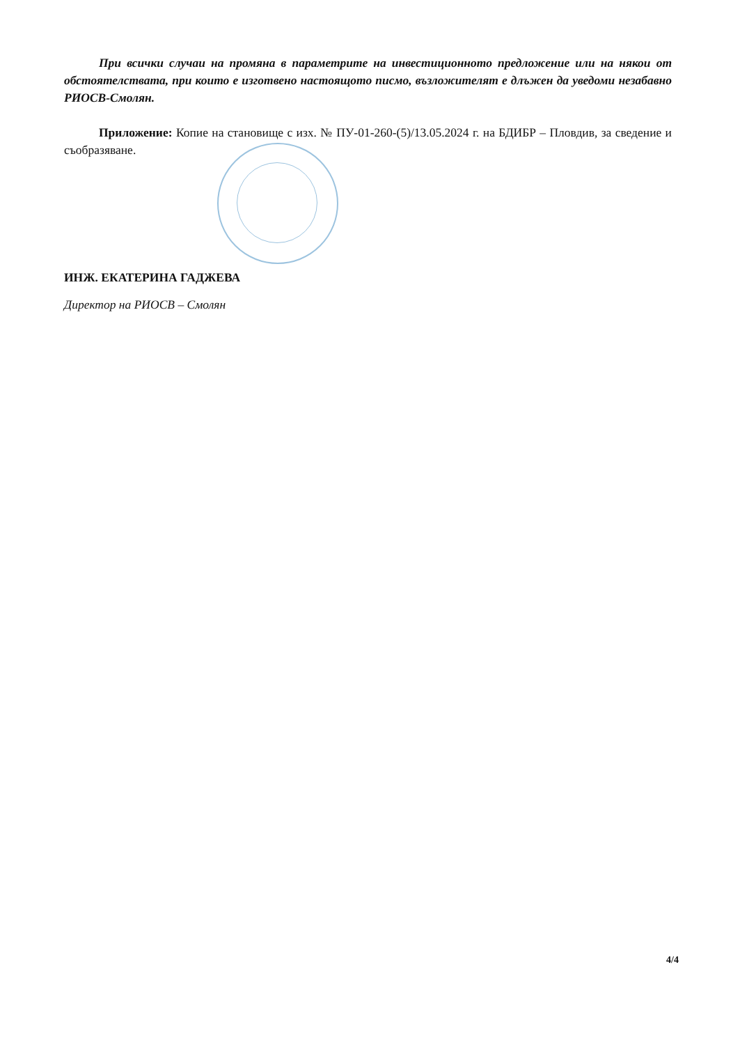При всички случаи на промяна в параметрите на инвестиционното предложение или на някои от обстоятелствата, при които е изготвено настоящото писмо, възложителят е длъжен да уведоми незабавно РИОСВ-Смолян.
Приложение: Копие на становище с изх. № ПУ-01-260-(5)/13.05.2024 г. на БДИБР – Пловдив, за сведение и съобразяване.
ИНЖ. ЕКАТЕРИНА ГАДЖЕВА
Директор на РИОСВ – Смолян
4/4